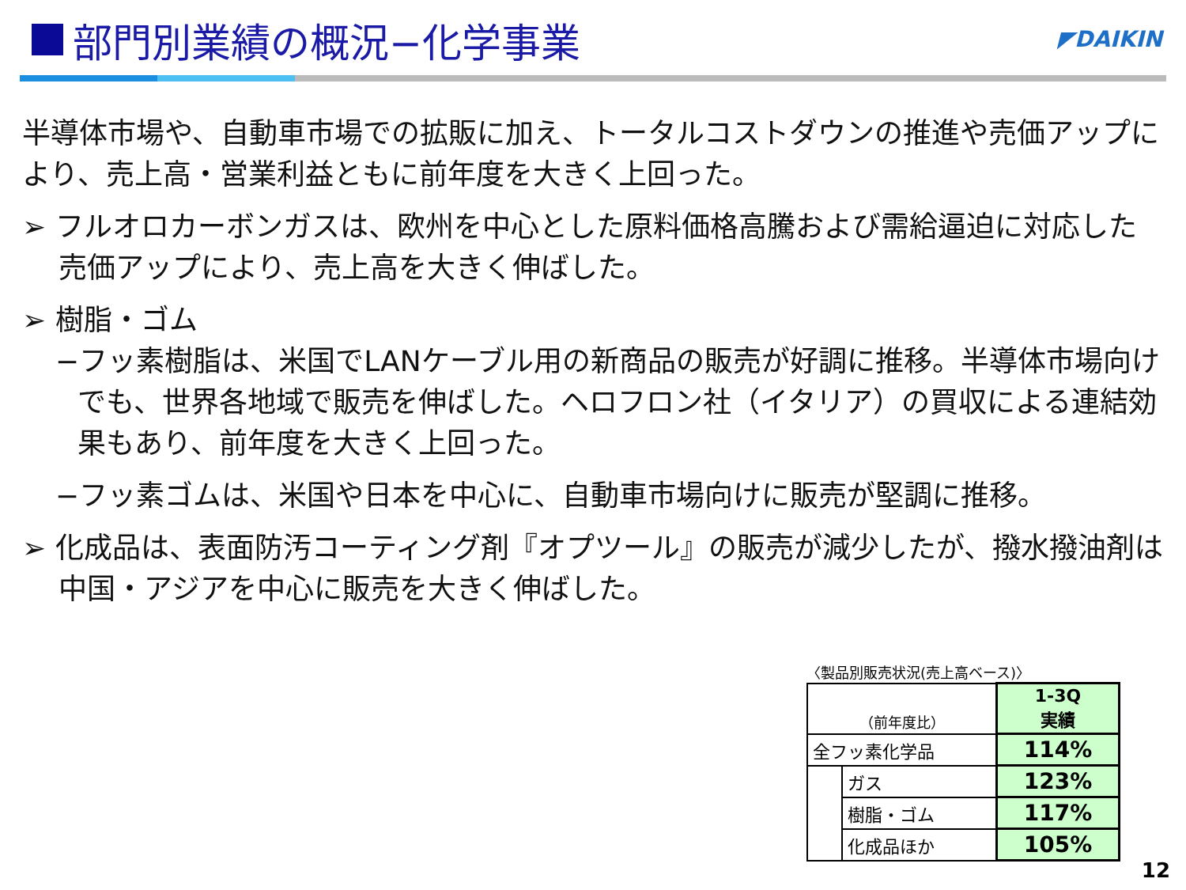部門別業績の概況−化学事業
◤DAIKIN
半導体市場や、自動車市場での拡販に加え、トータルコストダウンの推進や売価アップにより、売上高・営業利益ともに前年度を大きく上回った。
➢ フルオロカーボンガスは、欧州を中心とした原料価格高騰および需給逼迫に対応した売価アップにより、売上高を大きく伸ばした。
➢ 樹脂・ゴム
−フッ素樹脂は、米国でLANケーブル用の新商品の販売が好調に推移。半導体市場向けでも、世界各地域で販売を伸ばした。ヘロフロン社（イタリア）の買収による連結効果もあり、前年度を大きく上回った。
−フッ素ゴムは、米国や日本を中心に、自動車市場向けに販売が堅調に推移。
➢ 化成品は、表面防汚コーティング剤『オプツール』の販売が減少したが、撥水撥油剤は中国・アジアを中心に販売を大きく伸ばした。
〈製品別販売状況(売上高ベース)〉
| （前年度比） | | 1-3Q 実績 |
| 全フッ素化学品 | | 114% |
| | ガス | 123% |
| | 樹脂・ゴム | 117% |
| | 化成品ほか | 105% |
12